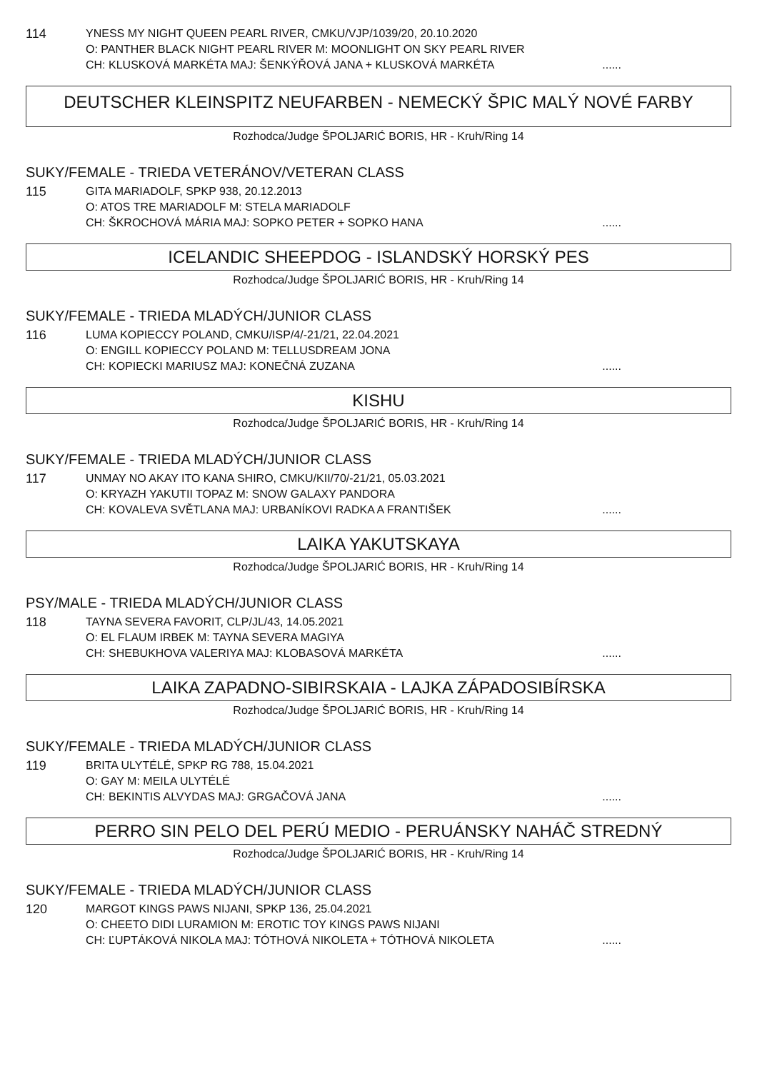114
YNESS MY NIGHT QUEEN PEARL RIVER, CMKU/VJP/1039/20, 20.10.2020
O: PANTHER BLACK NIGHT PEARL RIVER M: MOONLIGHT ON SKY PEARL RIVER
CH: KLUSKOVÁ MARKÉTA MAJ: ŠENKÝŘOVÁ JANA + KLUSKOVÁ MARKÉTA......
DEUTSCHER KLEINSPITZ NEUFARBEN - NEMECKÝ ŠPIC MALÝ NOVÉ FARBY
Rozhodca/Judge ŠPOLJARIĆ BORIS, HR - Kruh/Ring 14
SUKY/FEMALE - TRIEDA VETERÁNOV/VETERAN CLASS
115
GITA MARIADOLF, SPKP 938, 20.12.2013
O: ATOS TRE MARIADOLF M: STELA MARIADOLF
CH: ŠKROCHOVÁ MÁRIA MAJ: SOPKO PETER + SOPKO HANA......
ICELANDIC SHEEPDOG - ISLANDSKÝ HORSKÝ PES
Rozhodca/Judge ŠPOLJARIĆ BORIS, HR - Kruh/Ring 14
SUKY/FEMALE - TRIEDA MLADÝCH/JUNIOR CLASS
116
LUMA KOPIECCY POLAND, CMKU/ISP/4/-21/21, 22.04.2021
O: ENGILL KOPIECCY POLAND M: TELLUSDREAM JONA
CH: KOPIECKI MARIUSZ MAJ: KONEČNÁ ZUZANA......
KISHU
Rozhodca/Judge ŠPOLJARIĆ BORIS, HR - Kruh/Ring 14
SUKY/FEMALE - TRIEDA MLADÝCH/JUNIOR CLASS
117
UNMAY NO AKAY ITO KANA SHIRO, CMKU/KII/70/-21/21, 05.03.2021
O: KRYAZH YAKUTII TOPAZ M: SNOW GALAXY PANDORA
CH: KOVALEVA SVĚTLANA MAJ: URBANÍKOVI RADKA A FRANTIŠEK......
LAIKA YAKUTSKAYA
Rozhodca/Judge ŠPOLJARIĆ BORIS, HR - Kruh/Ring 14
PSY/MALE - TRIEDA MLADÝCH/JUNIOR CLASS
118
TAYNA SEVERA FAVORIT, CLP/JL/43, 14.05.2021
O: EL FLAUM IRBEK M: TAYNA SEVERA MAGIYA
CH: SHEBUKHOVA VALERIYA MAJ: KLOBASOVÁ MARKÉTA......
LAIKA ZAPADNO-SIBIRSKAIA - LAJKA ZÁPADOSIBÍRSKA
Rozhodca/Judge ŠPOLJARIĆ BORIS, HR - Kruh/Ring 14
SUKY/FEMALE - TRIEDA MLADÝCH/JUNIOR CLASS
119
BRITA ULYTÉLÉ, SPKP RG 788, 15.04.2021
O: GAY M: MEILA ULYTÉLÉ
CH: BEKINTIS ALVYDAS MAJ: GRGAČOVÁ JANA......
PERRO SIN PELO DEL PERÚ MEDIO - PERUÁNSKY NAHÁČ STREDNÝ
Rozhodca/Judge ŠPOLJARIĆ BORIS, HR - Kruh/Ring 14
SUKY/FEMALE - TRIEDA MLADÝCH/JUNIOR CLASS
120
MARGOT KINGS PAWS NIJANI, SPKP 136, 25.04.2021
O: CHEETO DIDI LURAMION M: EROTIC TOY KINGS PAWS NIJANI
CH: ĽUPTÁKOVÁ NIKOLA MAJ: TÓTHOVÁ NIKOLETA + TÓTHOVÁ NIKOLETA......